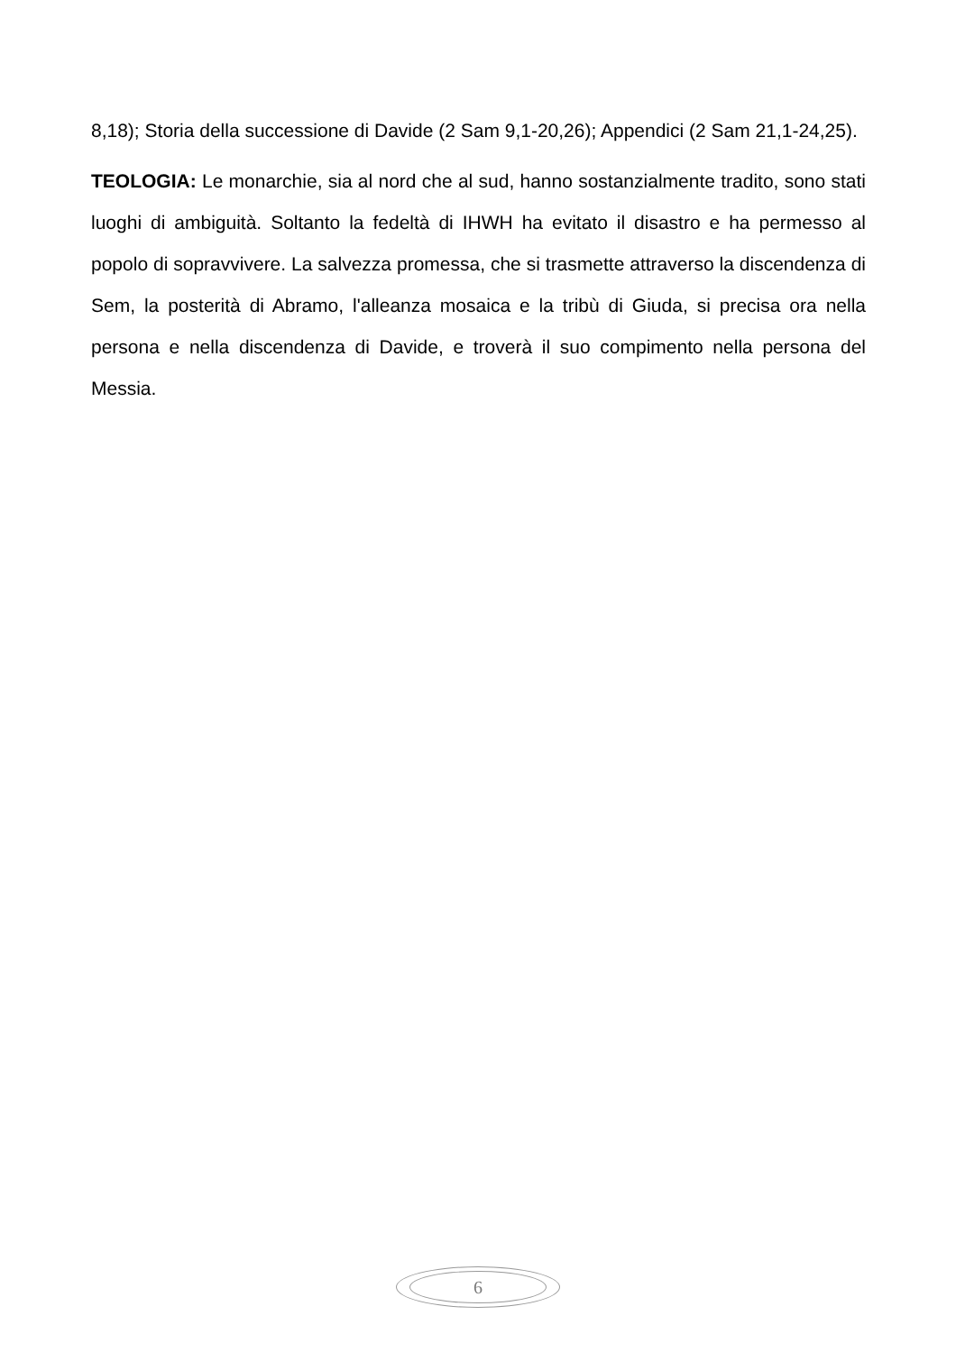8,18); Storia della successione di Davide (2 Sam 9,1-20,26); Appendici (2 Sam 21,1-24,25).
TEOLOGIA: Le monarchie, sia al nord che al sud, hanno sostanzialmente tradito, sono stati luoghi di ambiguità. Soltanto la fedeltà di IHWH ha evitato il disastro e ha permesso al popolo di sopravvivere. La salvezza promessa, che si trasmette attraverso la discendenza di Sem, la posterità di Abramo, l'alleanza mosaica e la tribù di Giuda, si precisa ora nella persona e nella discendenza di Davide, e troverà il suo compimento nella persona del Messia.
6